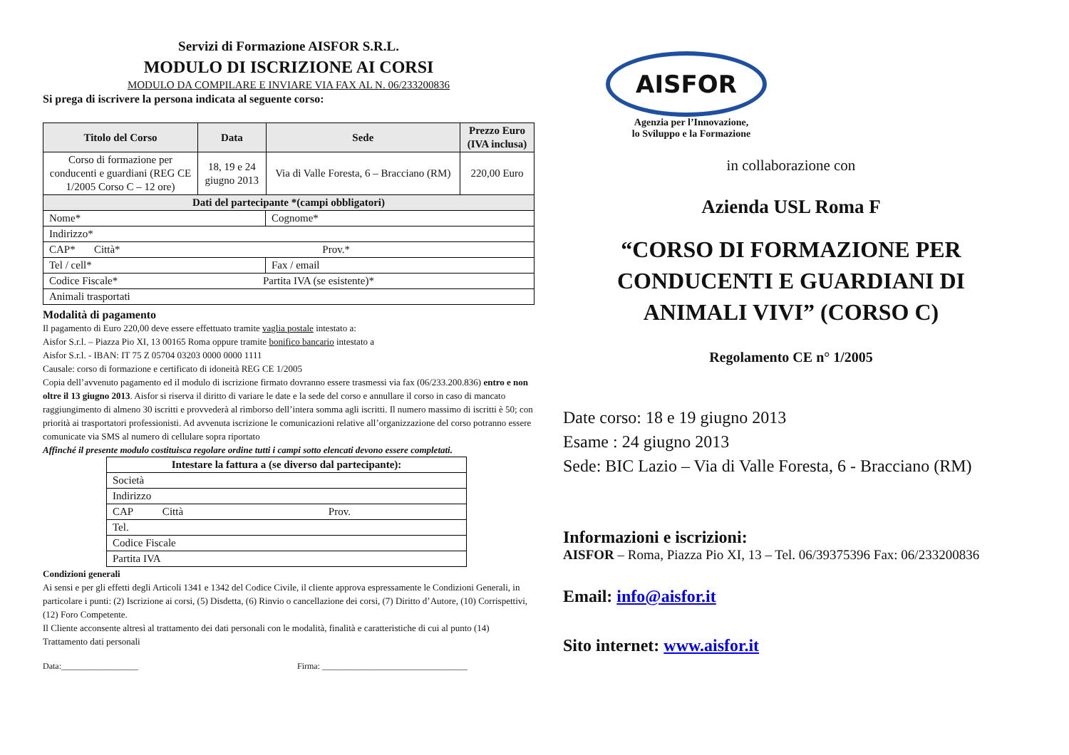Servizi di Formazione AISFOR S.R.L.
MODULO DI ISCRIZIONE AI CORSI
MODULO DA COMPILARE E INVIARE VIA FAX AL N. 06/233200836
Si prega di iscrivere la persona indicata al seguente corso:
| Titolo del Corso | Data | Sede | Prezzo Euro (IVA inclusa) |
| --- | --- | --- | --- |
| Corso di formazione per conducenti e guardiani (REG CE 1/2005 Corso C – 12 ore) | 18, 19 e 24 giugno 2013 | Via di Valle Foresta, 6 – Bracciano (RM) | 220,00 Euro |
| Dati del partecipante *(campi obbligatori) | | | |
| Nome* | Cognome* |
| Indirizzo* | |
| CAP* Città* Prov.* | |
| Tel / cell* | Fax / email |
| Codice Fiscale* Partita IVA (se esistente)* | |
| Animali trasportati | |
Modalità di pagamento
Il pagamento di Euro 220,00 deve essere effettuato tramite vaglia postale intestato a:
Aisfor S.r.l. – Piazza Pio XI, 13 00165 Roma oppure tramite bonifico bancario intestato a
Aisfor S.r.l. - IBAN: IT 75 Z 05704 03203 0000 0000 1111
Causale: corso di formazione e certificato di idoneità REG CE 1/2005
Copia dell’avvenuto pagamento ed il modulo di iscrizione firmato dovranno essere trasmessi via fax (06/233.200.836) entro e non oltre il 13 giugno 2013. Aisfor si riserva il diritto di variare le date e la sede del corso e annullare il corso in caso di mancato raggiungimento di almeno 30 iscritti e provvederà al rimborso dell’intera somma agli iscritti. Il numero massimo di iscritti è 50; con priorità ai trasportatori professionisti. Ad avvenuta iscrizione le comunicazioni relative all’organizzazione del corso potranno essere comunicate via SMS al numero di cellulare sopra riportato
Affinché il presente modulo costituisca regolare ordine tutti i campi sotto elencati devono essere completati.
| Intestare la fattura a (se diverso dal partecipante): |
| --- |
| Società |
| Indirizzo |
| CAP Città Prov. |
| Tel. |
| Codice Fiscale |
| Partita IVA |
Condizioni generali
Ai sensi e per gli effetti degli Articoli 1341 e 1342 del Codice Civile, il cliente approva espressamente le Condizioni Generali, in particolare i punti: (2) Iscrizione ai corsi, (5) Disdetta, (6) Rinvio o cancellazione dei corsi, (7) Diritto d’Autore, (10) Corrispettivi, (12) Foro Competente.
Il Cliente acconsente altresì al trattamento dei dati personali con le modalità, finalità e caratteristiche di cui al punto (14) Trattamento dati personali
Data:__________________ Firma: __________________________________
AISFOR
Agenzia per l’Innovazione,
lo Sviluppo e la Formazione
in collaborazione con
Azienda USL Roma F
“CORSO DI FORMAZIONE PER CONDUCENTI E GUARDIANI DI ANIMALI VIVI” (CORSO C)
Regolamento CE n° 1/2005
Date corso: 18 e 19 giugno 2013
Esame : 24 giugno 2013
Sede: BIC Lazio – Via di Valle Foresta, 6 - Bracciano (RM)
Informazioni e iscrizioni:
AISFOR – Roma, Piazza Pio XI, 13 – Tel. 06/39375396 Fax: 06/233200836
Email: info@aisfor.it
Sito internet: www.aisfor.it